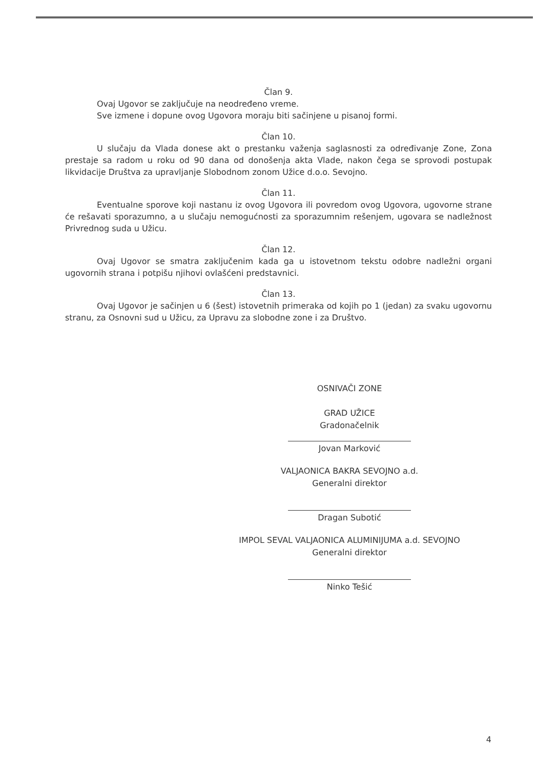Član 9.
Ovaj Ugovor se zaključuje na neodređeno vreme.
Sve izmene i dopune ovog Ugovora moraju biti sačinjene u pisanoj formi.
Član 10.
U slučaju da Vlada donese akt o prestanku važenja saglasnosti za određivanje Zone, Zona prestaje sa radom u roku od 90 dana od donošenja akta Vlade, nakon čega se sprovodi postupak likvidacije Društva za upravljanje Slobodnom zonom Užice d.o.o. Sevojno.
Član 11.
Eventualne sporove koji nastanu iz ovog Ugovora ili povredom ovog Ugovora, ugovorne strane će rešavati sporazumno, a u slučaju nemogućnosti za sporazumnim rešenjem, ugovara se nadležnost Privrednog suda u Užicu.
Član 12.
Ovaj Ugovor se smatra zaključenim kada ga u istovetnom tekstu odobre nadležni organi ugovornih strana i potpišu njihovi ovlašćeni predstavnici.
Član 13.
Ovaj Ugovor je sačinjen u 6 (šest) istovetnih primeraka od kojih po 1 (jedan) za svaku ugovornu stranu, za Osnovni sud u Užicu, za Upravu za slobodne zone i za Društvo.
OSNIVAČI ZONE
GRAD UŽICE
Gradonačelnik
Jovan Marković
VALJAONICA BAKRA SEVOJNO a.d.
Generalni direktor
Dragan Subotić
IMPOL SEVAL VALJAONICA ALUMINIJUMA a.d. SEVOJNO
Generalni direktor
Ninko Tešić
4